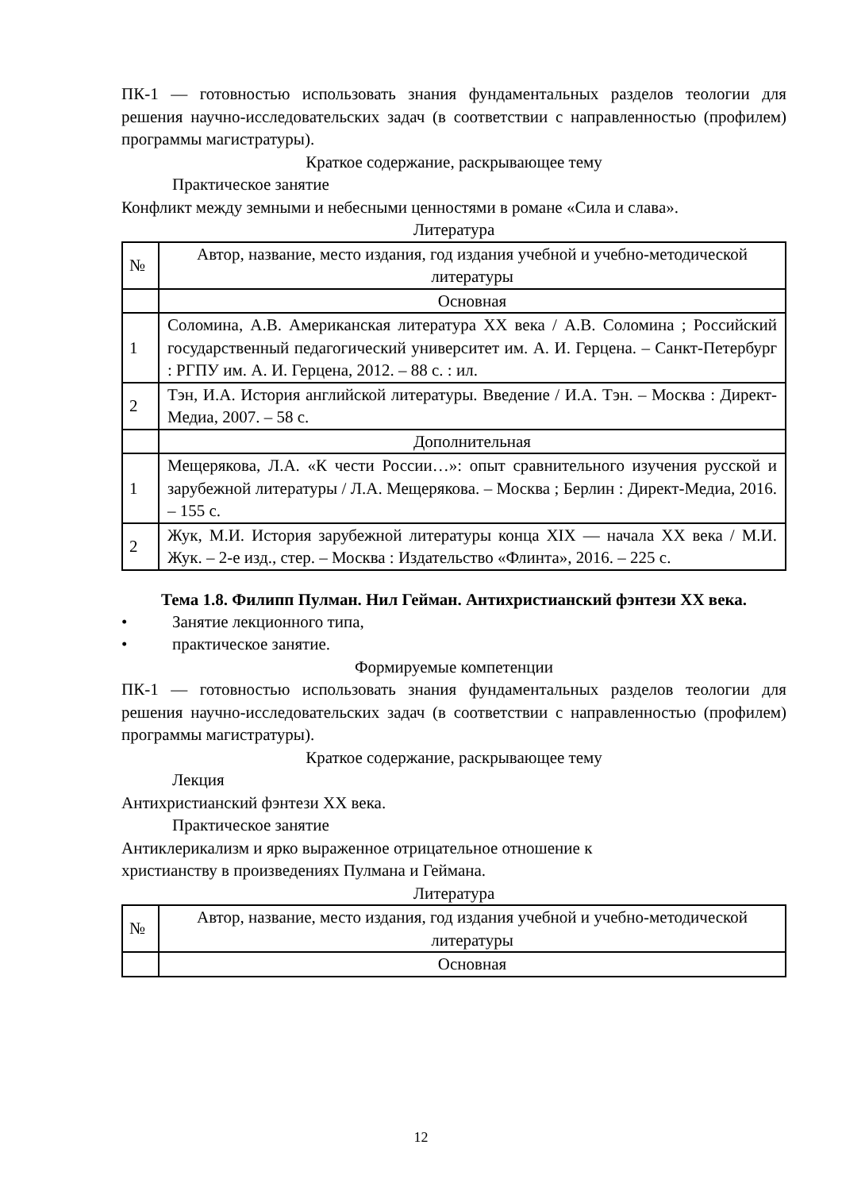ПК-1 — готовностью использовать знания фундаментальных разделов теологии для решения научно-исследовательских задач (в соответствии с направленностью (профилем) программы магистратуры).
Краткое содержание, раскрывающее тему
Практическое занятие
Конфликт между земными и небесными ценностями в романе «Сила и слава».
Литература
| № | Автор, название, место издания, год издания учебной и учебно-методической литературы |
| | Основная |
| 1 | Соломина, А.В. Американская литература XX века / А.В. Соломина ; Российский государственный педагогический университет им. А. И. Герцена. – Санкт-Петербург : РГПУ им. А. И. Герцена, 2012. – 88 с. : ил. |
| 2 | Тэн, И.А. История английской литературы. Введение / И.А. Тэн. – Москва : Директ-Медиа, 2007. – 58 с. |
| | Дополнительная |
| 1 | Мещерякова, Л.А. «К чести России…»: опыт сравнительного изучения русской и зарубежной литературы / Л.А. Мещерякова. – Москва ; Берлин : Директ-Медиа, 2016. – 155 с. |
| 2 | Жук, М.И. История зарубежной литературы конца XIX — начала XX века / М.И. Жук. – 2-е изд., стер. – Москва : Издательство «Флинта», 2016. – 225 с. |
Тема 1.8. Филипп Пулман. Нил Гейман. Антихристианский фэнтези XX века.
• Занятие лекционного типа,
• практическое занятие.
Формируемые компетенции
ПК-1 — готовностью использовать знания фундаментальных разделов теологии для решения научно-исследовательских задач (в соответствии с направленностью (профилем) программы магистратуры).
Краткое содержание, раскрывающее тему
Лекция
Антихристианский фэнтези XX века.
Практическое занятие
Антиклерикализм и ярко выраженное отрицательное отношение к
христианству в произведениях Пулмана и Геймана.
Литература
| № | Автор, название, место издания, год издания учебной и учебно-методической литературы |
| | Основная |
12